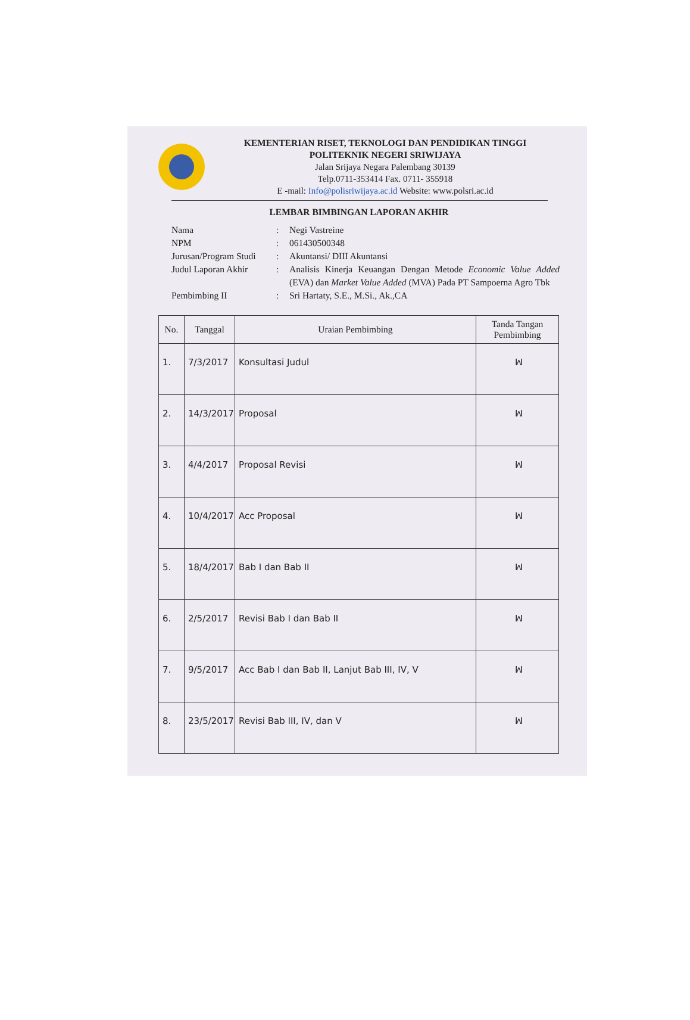KEMENTERIAN RISET, TEKNOLOGI DAN PENDIDIKAN TINGGI
POLITEKNIK NEGERI SRIWIJAYA
Jalan Srijaya Negara Palembang 30139
Telp.0711-353414 Fax. 0711- 355918
E -mail: Info@polisriwijaya.ac.id Website: www.polsri.ac.id
LEMBAR BIMBINGAN LAPORAN AKHIR
| Nama | : | Negi Vastreine |
| NPM | : | 061430500348 |
| Jurusan/Program Studi | : | Akuntansi/ DIII Akuntansi |
| Judul Laporan Akhir | : | Analisis Kinerja Keuangan Dengan Metode Economic Value Added (EVA) dan Market Value Added (MVA) Pada PT Sampoerna Agro Tbk |
| Pembimbing II | : | Sri Hartaty, S.E., M.Si., Ak.,CA |
| No. | Tanggal | Uraian Pembimbing | Tanda Tangan Pembimbing |
| --- | --- | --- | --- |
| 1. | 7/3/2017 | Konsultasi Judul | ꟽ |
| 2. | 14/3/2017 | Proposal | ꟽ |
| 3. | 4/4/2017 | Proposal Revisi | ꟽ |
| 4. | 10/4/2017 | Acc Proposal | ꟽ |
| 5. | 18/4/2017 | Bab I dan Bab II | ꟽ |
| 6. | 2/5/2017 | Revisi Bab I dan Bab II | ꟽ |
| 7. | 9/5/2017 | Acc Bab I dan Bab II, Lanjut Bab III, IV, V | ꟽ |
| 8. | 23/5/2017 | Revisi Bab III, IV, dan V | ꟽ |